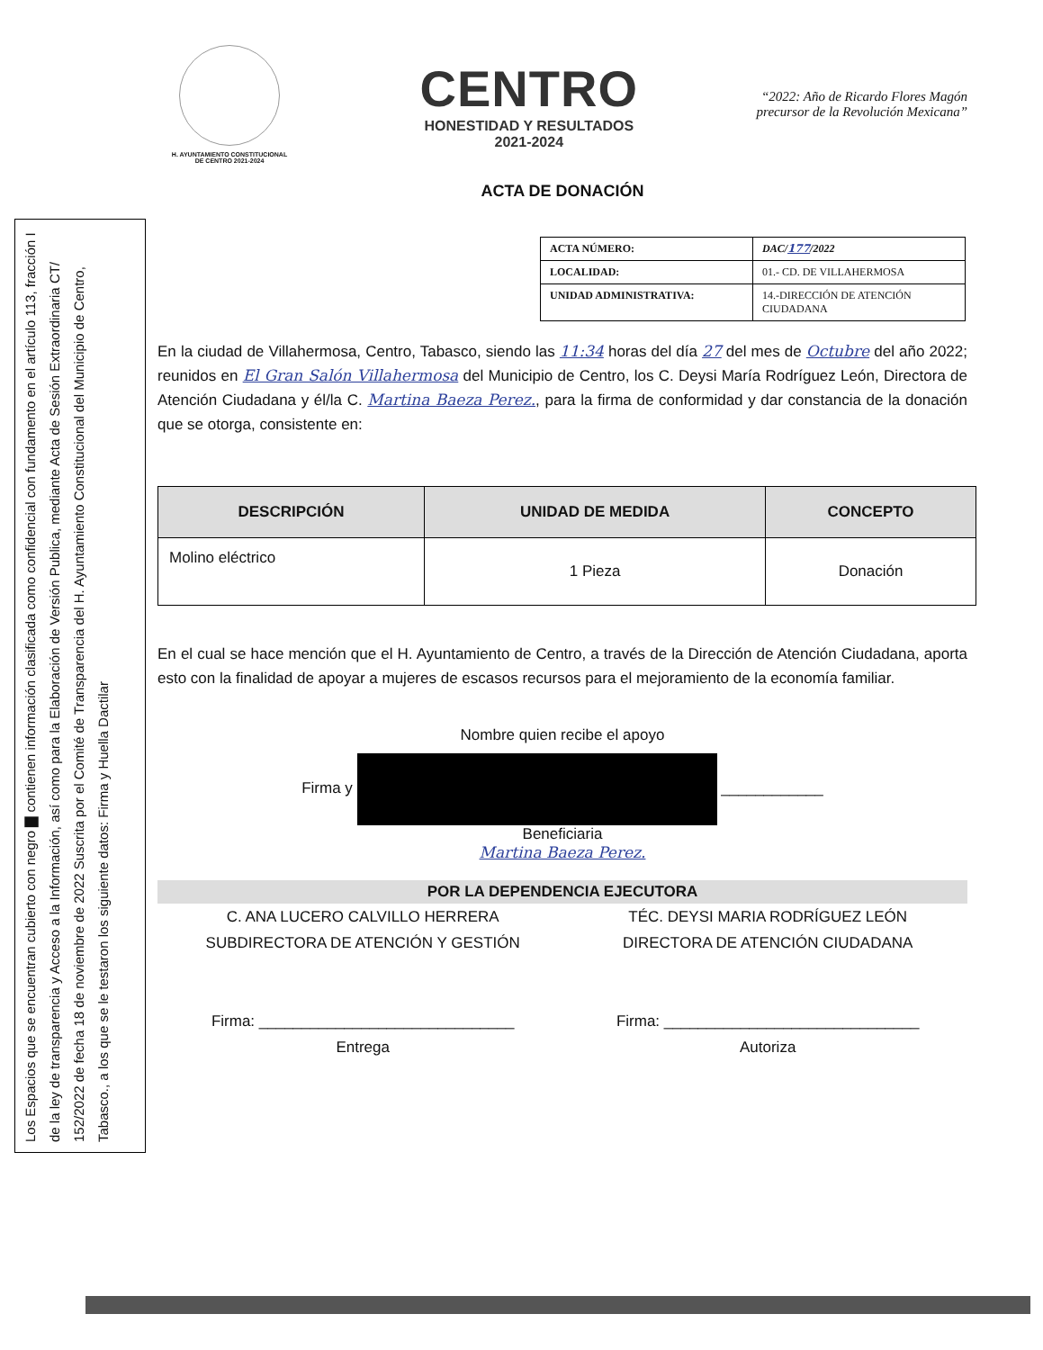Los Espacios que se encuentran cubierto con negro ▇ contienen información clasificada como confidencial con fundamento en el artículo 113, fracción I de la ley de transparencia y Acceso a la Información, así como para la Elaboración de Versión Publica, mediante Acta de Sesión Extraordinaria CT/ 152/2022 de fecha 18 de noviembre de 2022 Suscrita por el Comité de Transparencia del H. Ayuntamiento Constitucional del Municipio de Centro, Tabasco., a los que se le testaron los siguiente datos: Firma y Huella Dactilar
H. AYUNTAMIENTO CONSTITUCIONAL
DE CENTRO 2021-2024
CENTRO
HONESTIDAD Y RESULTADOS
2021-2024
“2022: Año de Ricardo Flores Magón
precursor de la Revolución Mexicana”
ACTA DE DONACIÓN
| ACTA NÚMERO: | DAC/ 177 /2022 |
| LOCALIDAD: | 01.- CD. DE VILLAHERMOSA |
| UNIDAD ADMINISTRATIVA: | 14.-DIRECCIÓN DE ATENCIÓN CIUDADANA |
En la ciudad de Villahermosa, Centro, Tabasco, siendo las 11:34 horas del día 27 del mes de Octubre del año 2022; reunidos en El Gran Salón Villahermosa del Municipio de Centro, los C. Deysi María Rodríguez León, Directora de Atención Ciudadana y él/la C. Martina Baeza Perez., para la firma de conformidad y dar constancia de la donación que se otorga, consistente en:
| DESCRIPCIÓN | UNIDAD DE MEDIDA | CONCEPTO |
| --- | --- | --- |
| Molino eléctrico | 1 Pieza | Donación |
En el cual se hace mención que el H. Ayuntamiento de Centro, a través de la Dirección de Atención Ciudadana, aporta esto con la finalidad de apoyar a mujeres de escasos recursos para el mejoramiento de la economía familiar.
Nombre quien recibe el apoyo
Firma y ____________
Beneficiaria
Martina Baeza Perez.
POR LA DEPENDENCIA EJECUTORA
C. ANA LUCERO CALVILLO HERRERA
SUBDIRECTORA DE ATENCIÓN Y GESTIÓN
Firma: ______________________________
Entrega
TÉC. DEYSI MARIA RODRÍGUEZ LEÓN
DIRECTORA DE ATENCIÓN CIUDADANA
Firma: ______________________________
Autoriza